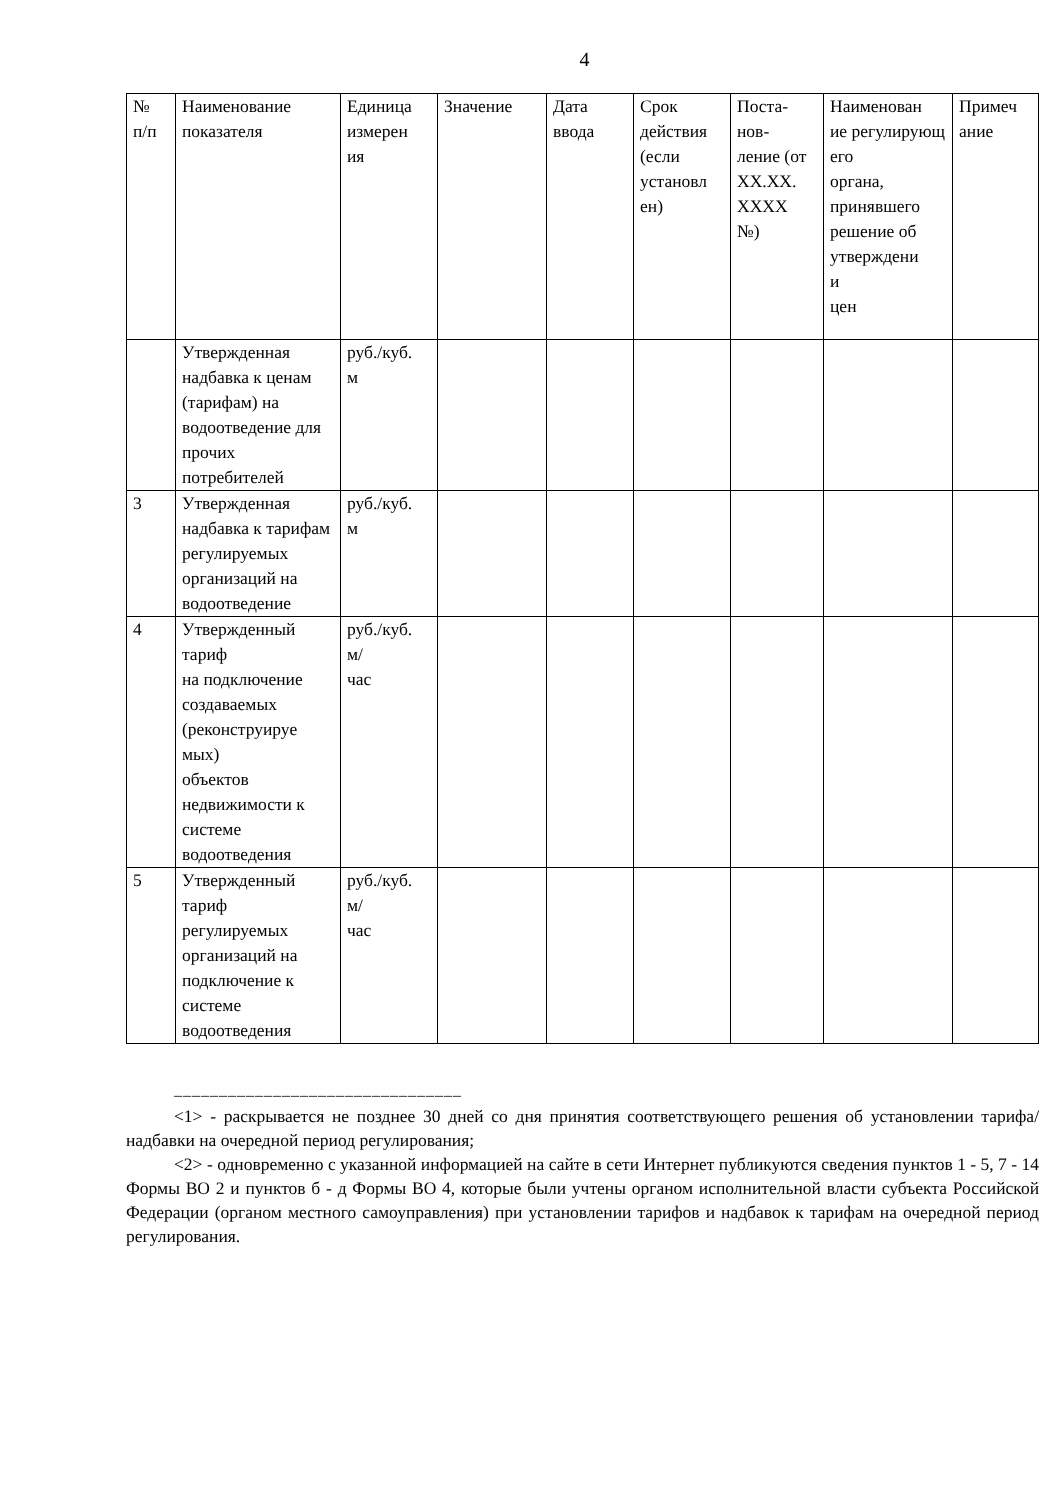4
| № п/п | Наименование показателя | Единица измерен ия | Значение | Дата ввода | Срок действия (если установл ен) | Поста- нов- ление (от XX.XX. XXXX №) | Наименован ие регулирующ его органа, принявшего решение об утверждени и цен | Примеч ание |
| | Утвержденная надбавка к ценам (тарифам) на водоотведение для прочих потребителей | руб./куб. м | | | | | | |
| 3 | Утвержденная надбавка к тарифам регулируемых организаций на водоотведение | руб./куб. м | | | | | | |
| 4 | Утвержденный тариф на подключение создаваемых (реконструируе мых) объектов недвижимости к системе водоотведения | руб./куб. м/ час | | | | | | |
| 5 | Утвержденный тариф регулируемых организаций на подключение к системе водоотведения | руб./куб. м/ час | | | | | | |
––––––––––––––––––––––––––––––––
<1> - раскрывается не позднее 30 дней со дня принятия соответствующего решения об установлении тарифа/надбавки на очередной период регулирования;
<2> - одновременно с указанной информацией на сайте в сети Интернет публикуются сведения пунктов 1 - 5, 7 - 14 Формы ВО 2 и пунктов б - д Формы ВО 4, которые были учтены органом исполнительной власти субъекта Российской Федерации (органом местного самоуправления) при установлении тарифов и надбавок к тарифам на очередной период регулирования.